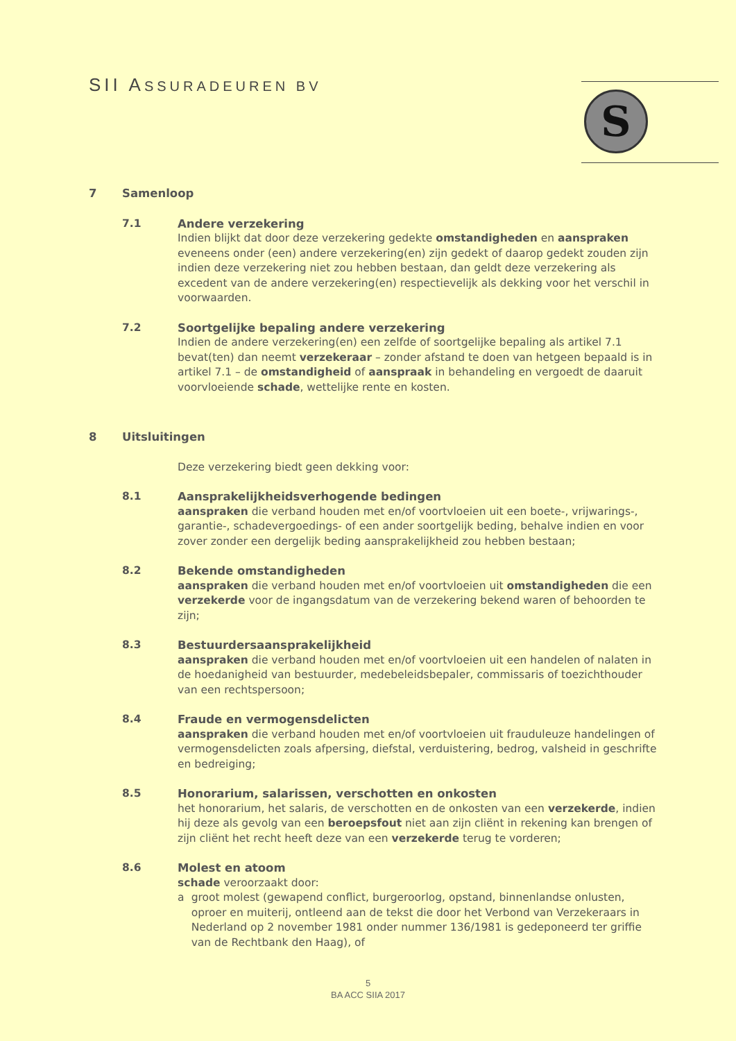SII ASSURADEUREN BV S
7 Samenloop
7.1 Andere verzekering
Indien blijkt dat door deze verzekering gedekte omstandigheden en aanspraken eveneens onder (een) andere verzekering(en) zijn gedekt of daarop gedekt zouden zijn indien deze verzekering niet zou hebben bestaan, dan geldt deze verzekering als excedent van de andere verzekering(en) respectievelijk als dekking voor het verschil in voorwaarden.
7.2 Soortgelijke bepaling andere verzekering
Indien de andere verzekering(en) een zelfde of soortgelijke bepaling als artikel 7.1 bevat(ten) dan neemt verzekeraar – zonder afstand te doen van hetgeen bepaald is in artikel 7.1 – de omstandigheid of aanspraak in behandeling en vergoedt de daaruit voorvloeiende schade, wettelijke rente en kosten.
8 Uitsluitingen
Deze verzekering biedt geen dekking voor:
8.1 Aansprakelijkheidsverhogende bedingen
aanspraken die verband houden met en/of voortvloeien uit een boete-, vrijwarings-, garantie-, schadevergoedings- of een ander soortgelijk beding, behalve indien en voor zover zonder een dergelijk beding aansprakelijkheid zou hebben bestaan;
8.2 Bekende omstandigheden
aanspraken die verband houden met en/of voortvloeien uit omstandigheden die een verzekerde voor de ingangsdatum van de verzekering bekend waren of behoorden te zijn;
8.3 Bestuurdersaansprakelijkheid
aanspraken die verband houden met en/of voortvloeien uit een handelen of nalaten in de hoedanigheid van bestuurder, medebeleidsbepaler, commissaris of toezichthouder van een rechtspersoon;
8.4 Fraude en vermogensdelicten
aanspraken die verband houden met en/of voortvloeien uit frauduleuze handelingen of vermogensdelicten zoals afpersing, diefstal, verduistering, bedrog, valsheid in geschrifte en bedreiging;
8.5 Honorarium, salarissen, verschotten en onkosten
het honorarium, het salaris, de verschotten en de onkosten van een verzekerde, indien hij deze als gevolg van een beroepsfout niet aan zijn cliënt in rekening kan brengen of zijn cliënt het recht heeft deze van een verzekerde terug te vorderen;
8.6 Molest en atoom
schade veroorzaakt door:
a groot molest (gewapend conflict, burgeroorlog, opstand, binnenlandse onlusten, oproer en muiterij, ontleend aan de tekst die door het Verbond van Verzekeraars in Nederland op 2 november 1981 onder nummer 136/1981 is gedeponeerd ter griffie van de Rechtbank den Haag), of
5
BA ACC SIIA 2017